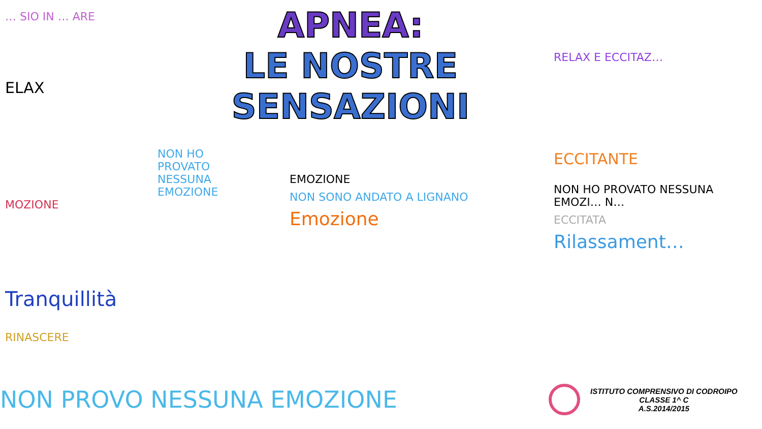… SIO IN … ARE
ELAX
MOZIONE
Tranquillità
RINASCERE
APNEA:
LE NOSTRE SENSAZIONI
NON HO PROVATO NESSUNA EMOZIONE
EMOZIONE
NON SONO ANDATO A LIGNANO
Emozione
RELAX E ECCITAZ…
ECCITANTE
NON HO PROVATO NESSUNA EMOZI… N…
ECCITATA
Rilassament…
NON PROVO NESSUNA EMOZIONE
ISTITUTO COMPRENSIVO DI CODROIPO
CLASSE 1^ C
A.S.2014/2015